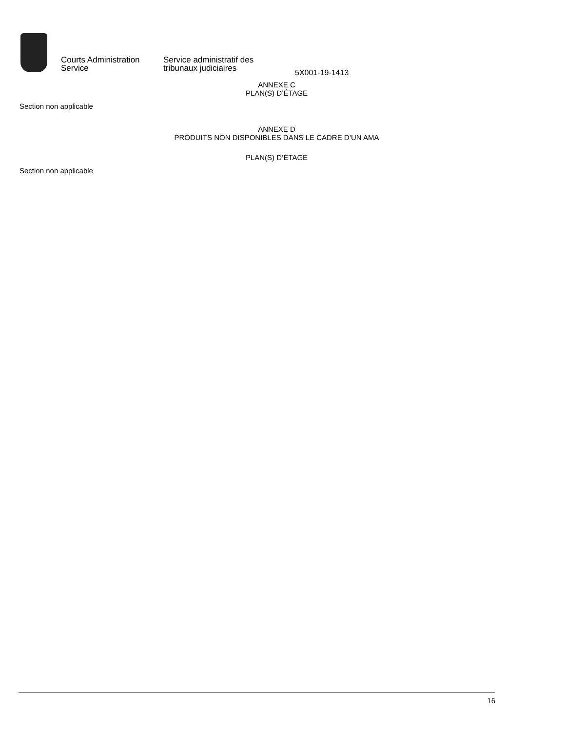Courts Administration
Service
Service administratif des
tribunaux judiciaires
5X001-19-1413
ANNEXE C
PLAN(S) D’ÉTAGE
Section non applicable
ANNEXE D
PRODUITS NON DISPONIBLES DANS LE CADRE D’UN AMA
PLAN(S) D’ÉTAGE
Section non applicable
16